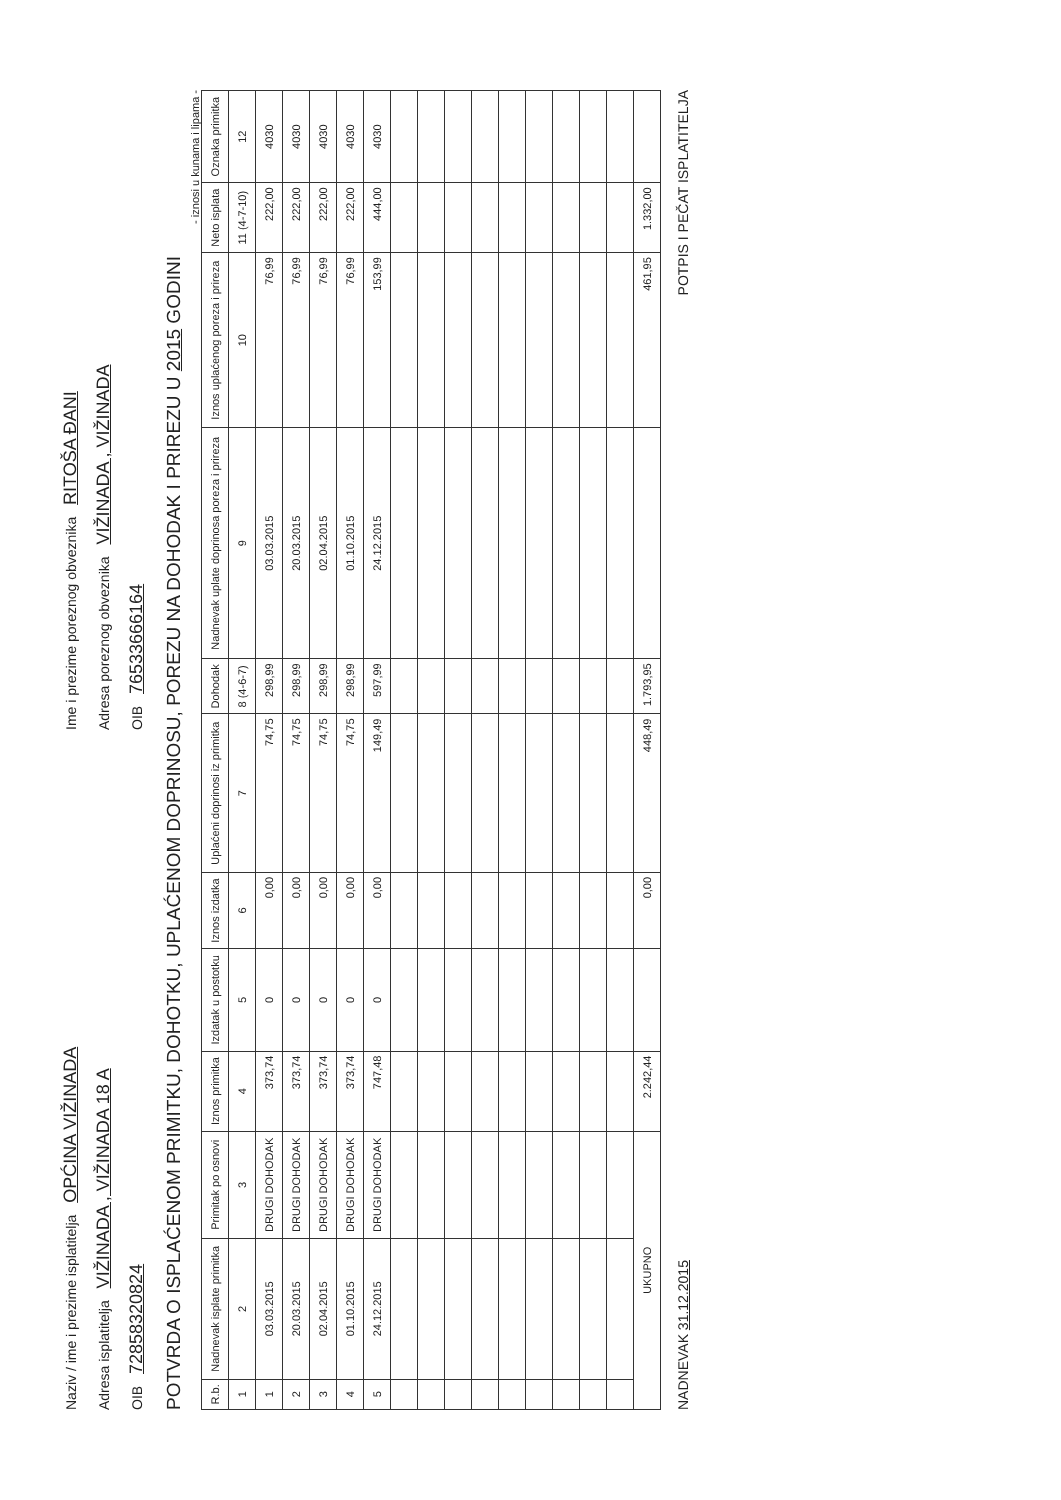Naziv / ime i prezime isplatitelja OPĆINA VIŽINADA
Ime i prezime poreznog obveznika RITOŠA ĐANI
Adresa isplatitelja VIŽINADA , VIŽINADA 18 A
Adresa poreznog obveznika VIŽINADA , VIŽINADA
OIB 72858320824
OIB 76533666164
POTVRDA O ISPLAĆENOM PRIMITKU, DOHOTKU, UPLAĆENOM DOPRINOSU, POREZU NA DOHODAK I PRIREZU U 2015 GODINI
- iznosi u kunama i lipama -
| R.b. | Nadnevak isplate primitka | Primitak po osnovi | Iznos primitka | Izdatak u postotku | Iznos izdatka | Uplaćeni doprinosi iz primitka | Dohodak | Nadnevak uplate doprinosa poreza i prireza | Iznos uplaćenog poreza i prireza | Neto isplata | Oznaka primitka |
| --- | --- | --- | --- | --- | --- | --- | --- | --- | --- | --- | --- |
| 1 | 2 | 3 | 4 | 5 | 6 | 7 | 8 (4-6-7) | 9 | 10 | 11 (4-7-10) | 12 |
| 1 | 03.03.2015 | DRUGI DOHODAK | 373,74 | 0 | 0,00 | 74,75 | 298,99 | 03.03.2015 | 76,99 | 222,00 | 4030 |
| 2 | 20.03.2015 | DRUGI DOHODAK | 373,74 | 0 | 0,00 | 74,75 | 298,99 | 20.03.2015 | 76,99 | 222,00 | 4030 |
| 3 | 02.04.2015 | DRUGI DOHODAK | 373,74 | 0 | 0,00 | 74,75 | 298,99 | 02.04.2015 | 76,99 | 222,00 | 4030 |
| 4 | 01.10.2015 | DRUGI DOHODAK | 373,74 | 0 | 0,00 | 74,75 | 298,99 | 01.10.2015 | 76,99 | 222,00 | 4030 |
| 5 | 24.12.2015 | DRUGI DOHODAK | 747,48 | 0 | 0,00 | 149,49 | 597,99 | 24.12.2015 | 153,99 | 444,00 | 4030 |
| UKUPNO | | | 2.242,44 | | 0,00 | 448,49 | 1.793,95 | | 461,95 | 1.332,00 | |
NADNEVAK 31.12.2015
POTPIS I PEČAT ISPLATITELJA